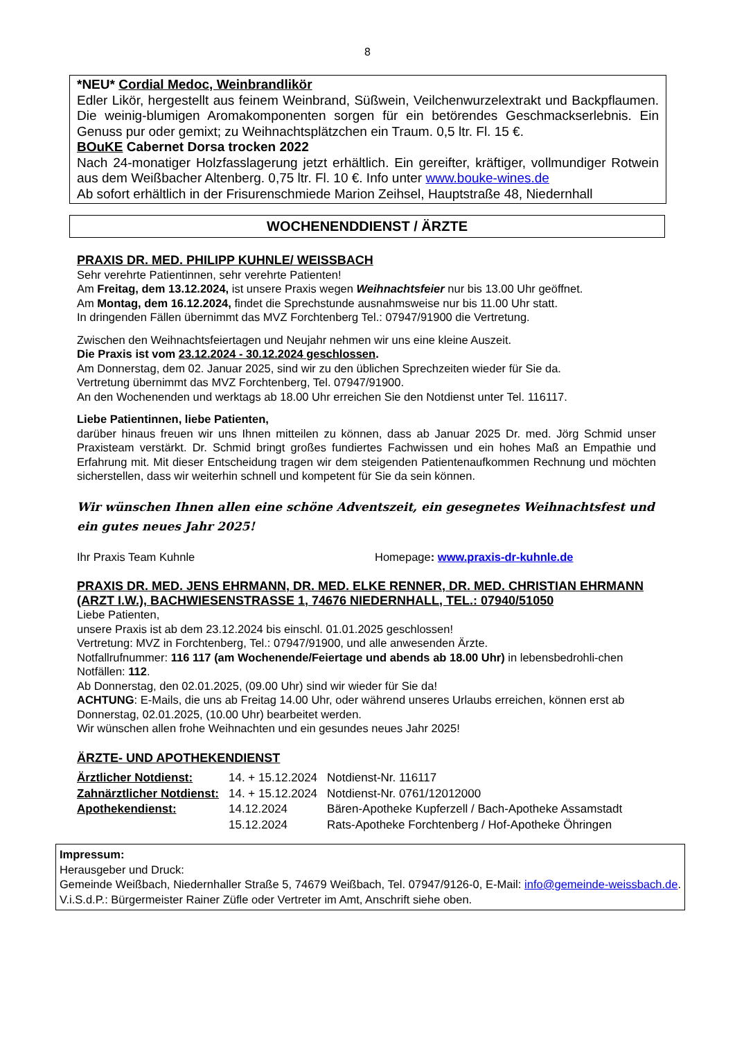8
*NEU* Cordial Medoc, Weinbrandlikör
Edler Likör, hergestellt aus feinem Weinbrand, Süßwein, Veilchenwurzelextrakt und Backpflaumen. Die weinig-blumigen Aromakomponenten sorgen für ein betörendes Geschmackserlebnis. Ein Genuss pur oder gemixt; zu Weihnachtsplätzchen ein Traum. 0,5 ltr. Fl. 15 €.
BOuKE Cabernet Dorsa trocken 2022
Nach 24-monatiger Holzfasslagerung jetzt erhältlich. Ein gereifter, kräftiger, vollmundiger Rotwein aus dem Weißbacher Altenberg. 0,75 ltr. Fl. 10 €. Info unter www.bouke-wines.de
Ab sofort erhältlich in der Frisurenschmiede Marion Zeihsel, Hauptstraße 48, Niedernhall
WOCHENENDDIENST / ÄRZTE
PRAXIS DR. MED. PHILIPP KUHNLE/ WEISSBACH
Sehr verehrte Patientinnen, sehr verehrte Patienten!
Am Freitag, dem 13.12.2024, ist unsere Praxis wegen Weihnachtsfeier nur bis 13.00 Uhr geöffnet.
Am Montag, dem 16.12.2024, findet die Sprechstunde ausnahmsweise nur bis 11.00 Uhr statt.
In dringenden Fällen übernimmt das MVZ Forchtenberg Tel.: 07947/91900 die Vertretung.
Zwischen den Weihnachtsfeiertagen und Neujahr nehmen wir uns eine kleine Auszeit.
Die Praxis ist vom 23.12.2024 - 30.12.2024 geschlossen.
Am Donnerstag, dem 02. Januar 2025, sind wir zu den üblichen Sprechzeiten wieder für Sie da.
Vertretung übernimmt das MVZ Forchtenberg, Tel. 07947/91900.
An den Wochenenden und werktags ab 18.00 Uhr erreichen Sie den Notdienst unter Tel. 116117.
Liebe Patientinnen, liebe Patienten,
darüber hinaus freuen wir uns Ihnen mitteilen zu können, dass ab Januar 2025 Dr. med. Jörg Schmid unser Praxisteam verstärkt. Dr. Schmid bringt großes fundiertes Fachwissen und ein hohes Maß an Empathie und Erfahrung mit. Mit dieser Entscheidung tragen wir dem steigenden Patientenaufkommen Rechnung und möchten sicherstellen, dass wir weiterhin schnell und kompetent für Sie da sein können.
Wir wünschen Ihnen allen eine schöne Adventszeit, ein gesegnetes Weihnachtsfest und ein gutes neues Jahr 2025!
Ihr Praxis Team Kuhnle Homepage: www.praxis-dr-kuhnle.de
PRAXIS DR. MED. JENS EHRMANN, DR. MED. ELKE RENNER, DR. MED. CHRISTIAN EHRMANN (ARZT I.W.), BACHWIESENSTRASSE 1, 74676 NIEDERNHALL, TEL.: 07940/51050
Liebe Patienten,
unsere Praxis ist ab dem 23.12.2024 bis einschl. 01.01.2025 geschlossen!
Vertretung: MVZ in Forchtenberg, Tel.: 07947/91900, und alle anwesenden Ärzte.
Notfallrufnummer: 116 117 (am Wochenende/Feiertage und abends ab 18.00 Uhr) in lebensbedrohli-chen Notfällen: 112.
Ab Donnerstag, den 02.01.2025, (09.00 Uhr) sind wir wieder für Sie da!
ACHTUNG: E-Mails, die uns ab Freitag 14.00 Uhr, oder während unseres Urlaubs erreichen, können erst ab Donnerstag, 02.01.2025, (10.00 Uhr) bearbeitet werden.
Wir wünschen allen frohe Weihnachten und ein gesundes neues Jahr 2025!
ÄRZTE- UND APOTHEKENDIENST
| Ärztlicher Notdienst: | 14. + 15.12.2024 | Notdienst-Nr. 116117 |
| Zahnärztlicher Notdienst: | 14. + 15.12.2024 | Notdienst-Nr. 0761/12012000 |
| Apothekendienst: | 14.12.2024 | Bären-Apotheke Kupferzell / Bach-Apotheke Assamstadt |
| | 15.12.2024 | Rats-Apotheke Forchtenberg / Hof-Apotheke Öhringen |
Impressum:
Herausgeber und Druck:
Gemeinde Weißbach, Niedernhaller Straße 5, 74679 Weißbach, Tel. 07947/9126-0, E-Mail: info@gemeinde-weissbach.de. V.i.S.d.P.: Bürgermeister Rainer Züfle oder Vertreter im Amt, Anschrift siehe oben.